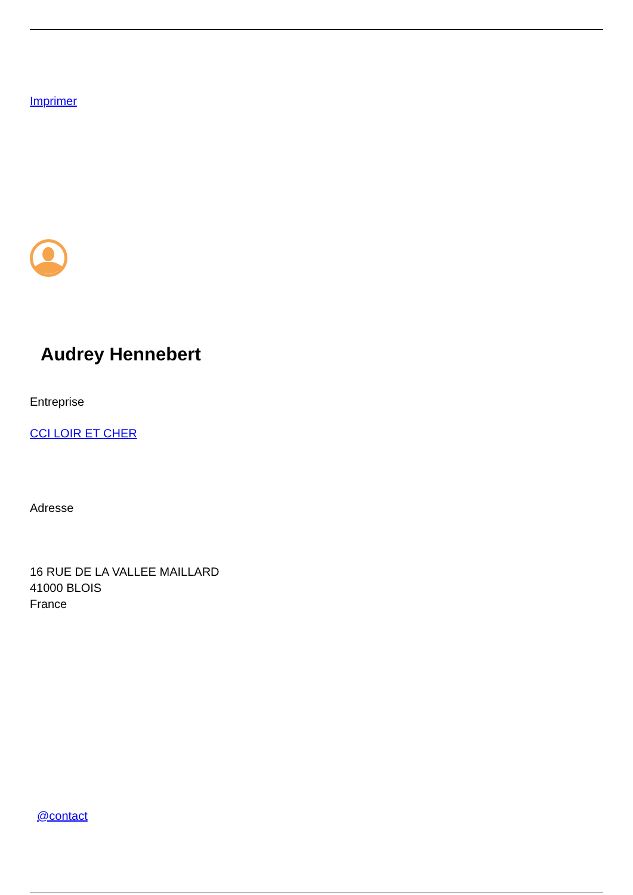Imprimer
Audrey Hennebert
Entreprise
CCI LOIR ET CHER
Adresse
16 RUE DE LA VALLEE MAILLARD
41000 BLOIS
France
@contact